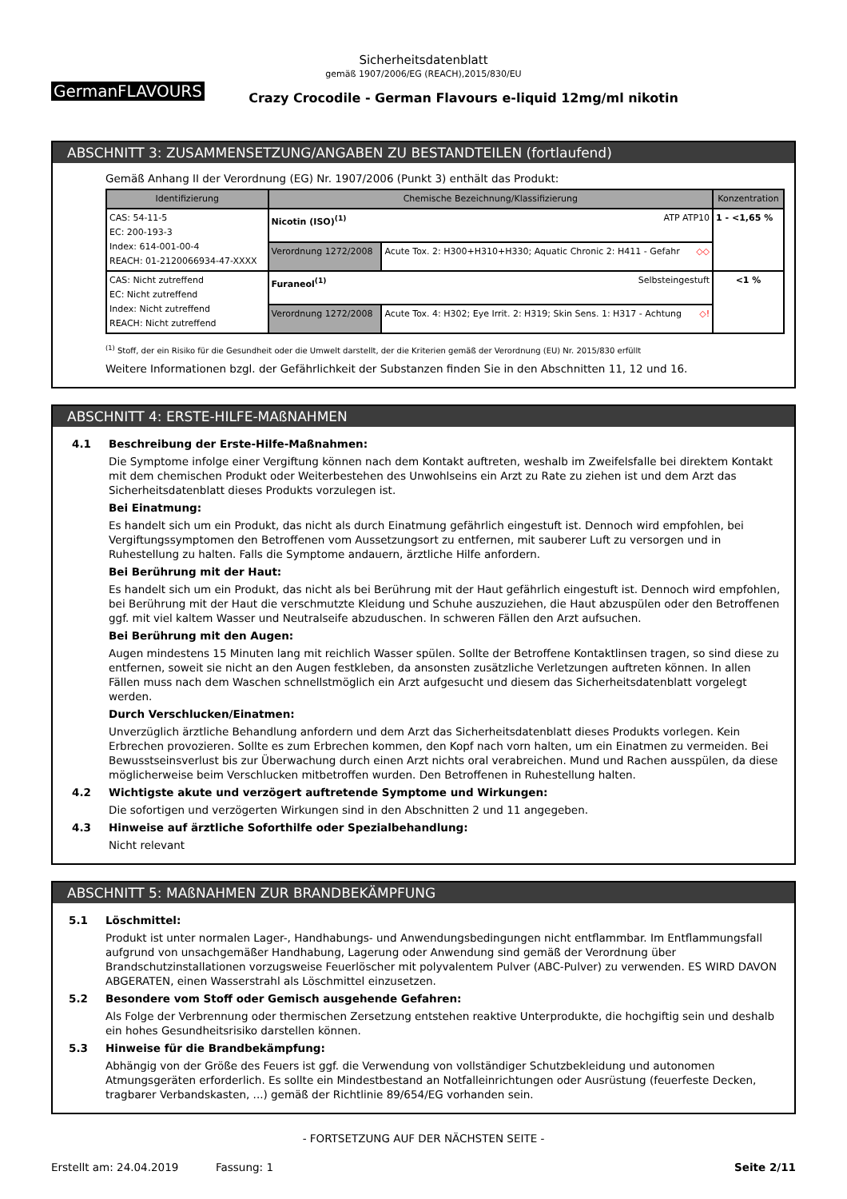Sicherheitsdatenblatt
gemäß 1907/2006/EG (REACH),2015/830/EU
GermanFLAVOURS
Crazy Crocodile - German Flavours e-liquid 12mg/ml nikotin
ABSCHNITT 3: ZUSAMMENSETZUNG/ANGABEN ZU BESTANDTEILEN (fortlaufend)
Gemäß Anhang II der Verordnung (EG) Nr. 1907/2006 (Punkt 3) enthält das Produkt:
| Identifizierung | Chemische Bezeichnung/Klassifizierung | | Konzentration |
| --- | --- | --- | --- |
| CAS: 54-11-5 EC: 200-193-3 Index: 614-001-00-4 REACH: 01-2120066934-47-XXXX | Nicotin (ISO)<sup>(1)</sup> ATP ATP10 | | 1 - <1,65 % |
| | Verordnung 1272/2008 | Acute Tox. 2: H300+H310+H330; Aquatic Chronic 2: H411 - Gefahr ◇◇ | |
| CAS: Nicht zutreffend EC: Nicht zutreffend Index: Nicht zutreffend REACH: Nicht zutreffend | Furaneol<sup>(1)</sup> Selbsteingestuft | | <1 % |
| | Verordnung 1272/2008 | Acute Tox. 4: H302; Eye Irrit. 2: H319; Skin Sens. 1: H317 - Achtung ◇! | |
<sup>(1)</sup> Stoff, der ein Risiko für die Gesundheit oder die Umwelt darstellt, der die Kriterien gemäß der Verordnung (EU) Nr. 2015/830 erfüllt
Weitere Informationen bzgl. der Gefährlichkeit der Substanzen finden Sie in den Abschnitten 11, 12 und 16.
ABSCHNITT 4: ERSTE-HILFE-MAßNAHMEN
4.1 Beschreibung der Erste-Hilfe-Maßnahmen:
Die Symptome infolge einer Vergiftung können nach dem Kontakt auftreten, weshalb im Zweifelsfalle bei direktem Kontakt mit dem chemischen Produkt oder Weiterbestehen des Unwohlseins ein Arzt zu Rate zu ziehen ist und dem Arzt das Sicherheitsdatenblatt dieses Produkts vorzulegen ist.
Bei Einatmung:
Es handelt sich um ein Produkt, das nicht als durch Einatmung gefährlich eingestuft ist. Dennoch wird empfohlen, bei Vergiftungssymptomen den Betroffenen vom Aussetzungsort zu entfernen, mit sauberer Luft zu versorgen und in Ruhestellung zu halten. Falls die Symptome andauern, ärztliche Hilfe anfordern.
Bei Berührung mit der Haut:
Es handelt sich um ein Produkt, das nicht als bei Berührung mit der Haut gefährlich eingestuft ist. Dennoch wird empfohlen, bei Berührung mit der Haut die verschmutzte Kleidung und Schuhe auszuziehen, die Haut abzuspülen oder den Betroffenen ggf. mit viel kaltem Wasser und Neutralseife abzuduschen. In schweren Fällen den Arzt aufsuchen.
Bei Berührung mit den Augen:
Augen mindestens 15 Minuten lang mit reichlich Wasser spülen. Sollte der Betroffene Kontaktlinsen tragen, so sind diese zu entfernen, soweit sie nicht an den Augen festkleben, da ansonsten zusätzliche Verletzungen auftreten können. In allen Fällen muss nach dem Waschen schnellstmöglich ein Arzt aufgesucht und diesem das Sicherheitsdatenblatt vorgelegt werden.
Durch Verschlucken/Einatmen:
Unverzüglich ärztliche Behandlung anfordern und dem Arzt das Sicherheitsdatenblatt dieses Produkts vorlegen. Kein Erbrechen provozieren. Sollte es zum Erbrechen kommen, den Kopf nach vorn halten, um ein Einatmen zu vermeiden. Bei Bewusstseinsverlust bis zur Überwachung durch einen Arzt nichts oral verabreichen. Mund und Rachen ausspülen, da diese möglicherweise beim Verschlucken mitbetroffen wurden. Den Betroffenen in Ruhestellung halten.
4.2 Wichtigste akute und verzögert auftretende Symptome und Wirkungen:
Die sofortigen und verzögerten Wirkungen sind in den Abschnitten 2 und 11 angegeben.
4.3 Hinweise auf ärztliche Soforthilfe oder Spezialbehandlung:
Nicht relevant
ABSCHNITT 5: MAßNAHMEN ZUR BRANDBEKÄMPFUNG
5.1 Löschmittel:
Produkt ist unter normalen Lager-, Handhabungs- und Anwendungsbedingungen nicht entflammbar. Im Entflammungsfall aufgrund von unsachgemäßer Handhabung, Lagerung oder Anwendung sind gemäß der Verordnung über Brandschutzinstallationen vorzugsweise Feuerlöscher mit polyvalentem Pulver (ABC-Pulver) zu verwenden. ES WIRD DAVON ABGERATEN, einen Wasserstrahl als Löschmittel einzusetzen.
5.2 Besondere vom Stoff oder Gemisch ausgehende Gefahren:
Als Folge der Verbrennung oder thermischen Zersetzung entstehen reaktive Unterprodukte, die hochgiftig sein und deshalb ein hohes Gesundheitsrisiko darstellen können.
5.3 Hinweise für die Brandbekämpfung:
Abhängig von der Größe des Feuers ist ggf. die Verwendung von vollständiger Schutzbekleidung und autonomen Atmungsgeräten erforderlich. Es sollte ein Mindestbestand an Notfalleinrichtungen oder Ausrüstung (feuerfeste Decken, tragbarer Verbandskasten, ...) gemäß der Richtlinie 89/654/EG vorhanden sein.
- FORTSETZUNG AUF DER NÄCHSTEN SEITE -
Erstellt am: 24.04.2019 Fassung: 1 Seite 2/11